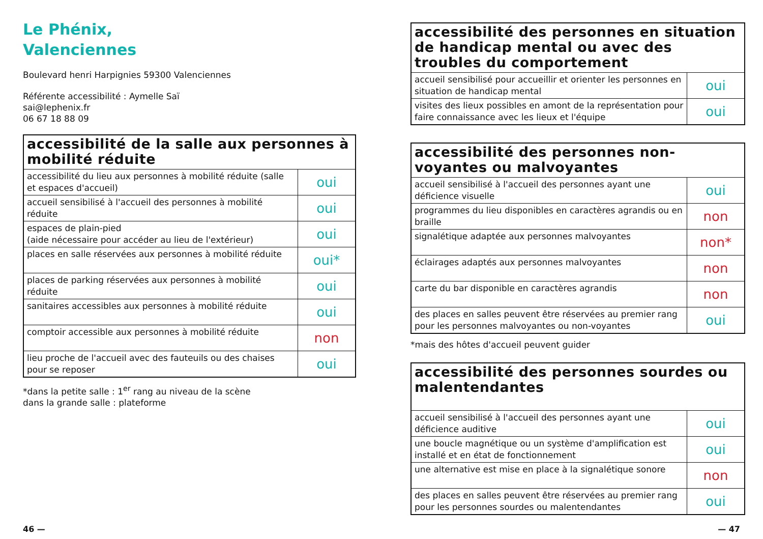Le Phénix,
Valenciennes
Boulevard henri Harpignies 59300 Valenciennes
Référente accessibilité : Aymelle Saï
sai@lephenix.fr
06 67 18 88 09
| accessibilité de la salle aux personnes à mobilité réduite | |
| --- | --- |
| accessibilité du lieu aux personnes à mobilité réduite (salle et espaces d'accueil) | oui |
| accueil sensibilisé à l'accueil des personnes à mobilité réduite | oui |
| espaces de plain-pied (aide nécessaire pour accéder au lieu de l'extérieur) | oui |
| places en salle réservées aux personnes à mobilité réduite | oui* |
| places de parking réservées aux personnes à mobilité réduite | oui |
| sanitaires accessibles aux personnes à mobilité réduite | oui |
| comptoir accessible aux personnes à mobilité réduite | non |
| lieu proche de l'accueil avec des fauteuils ou des chaises pour se reposer | oui |
*dans la petite salle : 1<sup>er</sup> rang au niveau de la scène
dans la grande salle : plateforme
| accessibilité des personnes en situation de handicap mental ou avec des troubles du comportement | |
| --- | --- |
| accueil sensibilisé pour accueillir et orienter les personnes en situation de handicap mental | oui |
| visites des lieux possibles en amont de la représentation pour faire connaissance avec les lieux et l'équipe | oui |
| accessibilité des personnes non-voyantes ou malvoyantes | |
| --- | --- |
| accueil sensibilisé à l'accueil des personnes ayant une déficience visuelle | oui |
| programmes du lieu disponibles en caractères agrandis ou en braille | non |
| signalétique adaptée aux personnes malvoyantes | non* |
| éclairages adaptés aux personnes malvoyantes | non |
| carte du bar disponible en caractères agrandis | non |
| des places en salles peuvent être réservées au premier rang pour les personnes malvoyantes ou non-voyantes | oui |
*mais des hôtes d'accueil peuvent guider
| accessibilité des personnes sourdes ou malentendantes | |
| --- | --- |
| accueil sensibilisé à l'accueil des personnes ayant une déficience auditive | oui |
| une boucle magnétique ou un système d'amplification est installé et en état de fonctionnement | oui |
| une alternative est mise en place à la signalétique sonore | non |
| des places en salles peuvent être réservées au premier rang pour les personnes sourdes ou malentendantes | oui |
46 — — 47